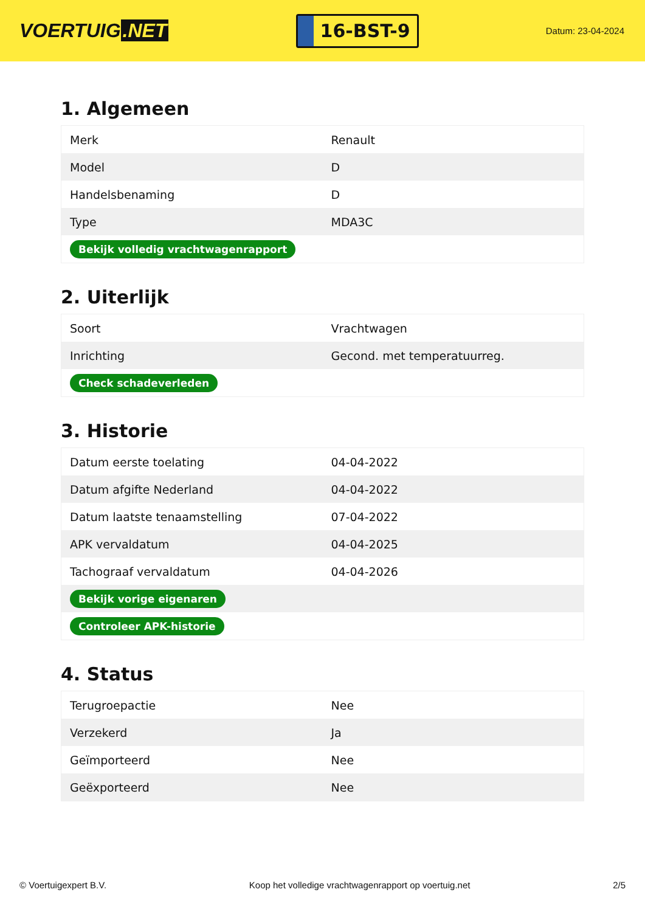VOERTUIG.NET
16-BST-9
Datum: 23-04-2024
1. Algemeen
| Merk | Renault |
| Model | D |
| Handelsbenaming | D |
| Type | MDA3C |
| Bekijk volledig vrachtwagenrapport | |
2. Uiterlijk
| Soort | Vrachtwagen |
| Inrichting | Gecond. met temperatuurreg. |
| Check schadeverleden | |
3. Historie
| Datum eerste toelating | 04-04-2022 |
| Datum afgifte Nederland | 04-04-2022 |
| Datum laatste tenaamstelling | 07-04-2022 |
| APK vervaldatum | 04-04-2025 |
| Tachograaf vervaldatum | 04-04-2026 |
| Bekijk vorige eigenaren | |
| Controleer APK-historie | |
4. Status
| Terugroepactie | Nee |
| Verzekerd | Ja |
| Geïmporteerd | Nee |
| Geëxporteerd | Nee |
© Voertuigexpert B.V. Koop het volledige vrachtwagenrapport op voertuig.net 2/5